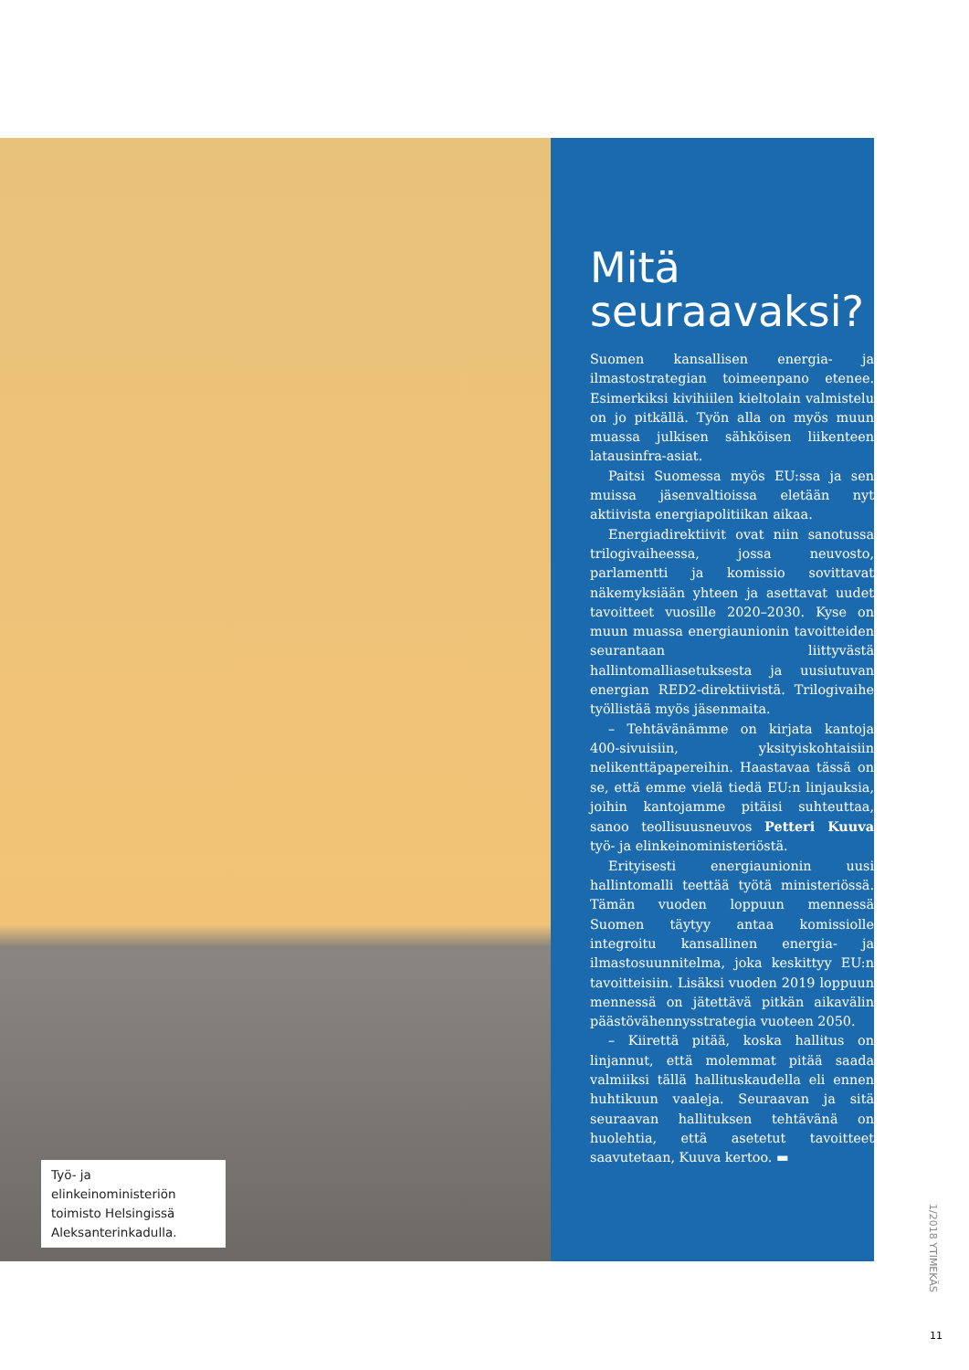Työ- ja elinkeinoministeriön toimisto Helsingissä Aleksanterinkadulla.
Mitä seuraavaksi?
Suomen kansallisen energia- ja ilmastostrategian toimeenpano etenee. Esimerkiksi kivihiilen kieltolain valmistelu on jo pitkällä. Työn alla on myös muun muassa julkisen sähköisen liikenteen latausinfra-asiat.
Paitsi Suomessa myös EU:ssa ja sen muissa jäsenvaltioissa eletään nyt aktiivista energiapolitiikan aikaa.
Energiadirektiivit ovat niin sanotussa trilogivaiheessa, jossa neuvosto, parlamentti ja komissio sovittavat näkemyksiään yhteen ja asettavat uudet tavoitteet vuosille 2020–2030. Kyse on muun muassa energiaunionin tavoitteiden seurantaan liittyvästä hallintomalliasetuksesta ja uusiutuvan energian RED2-direktiivistä. Trilogivaihe työllistää myös jäsenmaita.
– Tehtävänämme on kirjata kantoja 400-sivuisiin, yksityiskohtaisiin nelikenttäpapereihin. Haastavaa tässä on se, että emme vielä tiedä EU:n linjauksia, joihin kantojamme pitäisi suhteuttaa, sanoo teollisuusneuvos Petteri Kuuva työ- ja elinkeinoministeriöstä.
Erityisesti energiaunionin uusi hallintomalli teettää työtä ministeriössä. Tämän vuoden loppuun mennessä Suomen täytyy antaa komissiolle integroitu kansallinen energia- ja ilmastosuunnitelma, joka keskittyy EU:n tavoitteisiin. Lisäksi vuoden 2019 loppuun mennessä on jätettävä pitkän aikavälin päästövähennysstrategia vuoteen 2050.
– Kiirettä pitää, koska hallitus on linjannut, että molemmat pitää saada valmiiksi tällä hallituskaudella eli ennen huhtikuun vaaleja. Seuraavan ja sitä seuraavan hallituksen tehtävänä on huolehtia, että asetetut tavoitteet saavutetaan, Kuuva kertoo. ▬
1/2018 YTIMEKÄS
11